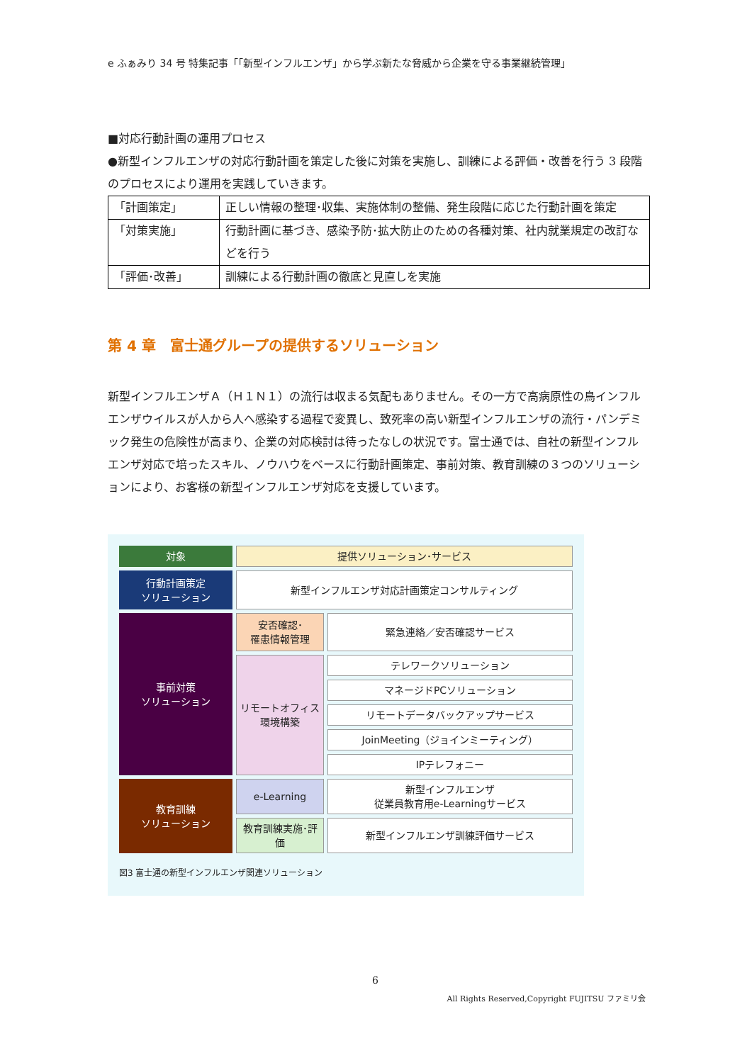e ふぁみり 34 号 特集記事「「新型インフルエンザ」から学ぶ新たな脅威から企業を守る事業継続管理」
■対応行動計画の運用プロセス
●新型インフルエンザの対応行動計画を策定した後に対策を実施し、訓練による評価・改善を行う 3 段階のプロセスにより運用を実践していきます。
| 「計画策定」 | 正しい情報の整理･収集、実施体制の整備、発生段階に応じた行動計画を策定 |
| 「対策実施」 | 行動計画に基づき、感染予防･拡大防止のための各種対策、社内就業規定の改訂などを行う |
| 「評価･改善」 | 訓練による行動計画の徹底と見直しを実施 |
第 4 章　富士通グループの提供するソリューション
新型インフルエンザＡ（Ｈ１Ｎ１）の流行は収まる気配もありません。その一方で高病原性の鳥インフルエンザウイルスが人から人へ感染する過程で変異し、致死率の高い新型インフルエンザの流行・パンデミック発生の危険性が高まり、企業の対応検討は待ったなしの状況です。富士通では、自社の新型インフルエンザ対応で培ったスキル、ノウハウをベースに行動計画策定、事前対策、教育訓練の３つのソリューションにより、お客様の新型インフルエンザ対応を支援しています。
対象
提供ソリューション･サービス
行動計画策定
ソリューション
新型インフルエンザ対応計画策定コンサルティング
事前対策
ソリューション
安否確認･
罹患情報管理
緊急連絡／安否確認サービス
リモートオフィス
環境構築
テレワークソリューション
マネージドPCソリューション
リモートデータバックアップサービス
JoinMeeting（ジョインミーティング）
IPテレフォニー
教育訓練
ソリューション
e-Learning
新型インフルエンザ
従業員教育用e-Learningサービス
教育訓練実施･評価
新型インフルエンザ訓練評価サービス
図3 富士通の新型インフルエンザ関連ソリューション
6
All Rights Reserved,Copyright FUJITSU ファミリ会